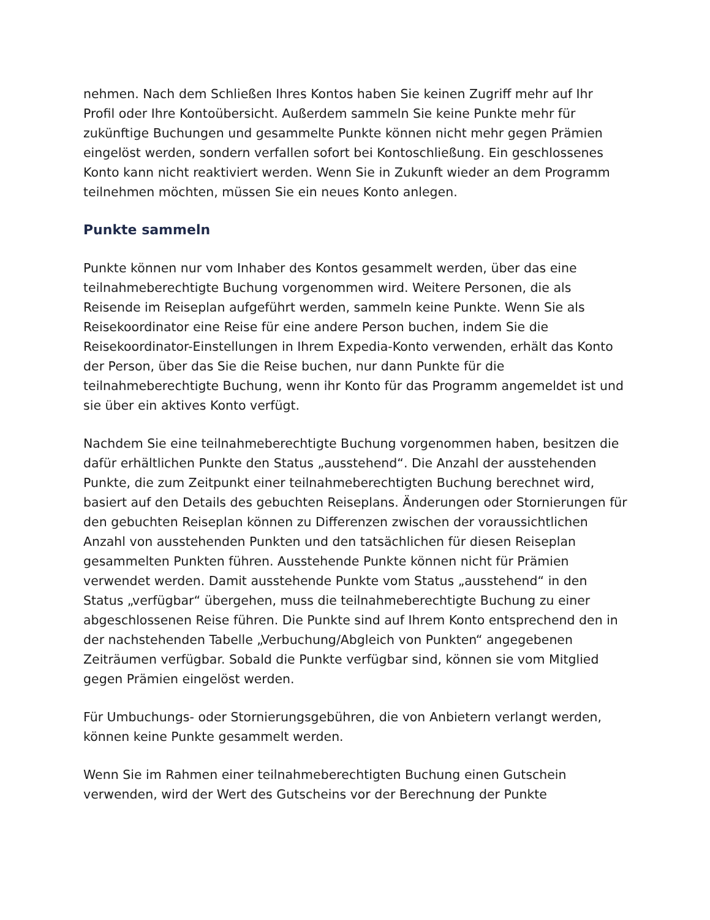nehmen. Nach dem Schließen Ihres Kontos haben Sie keinen Zugriff mehr auf Ihr Profil oder Ihre Kontoübersicht. Außerdem sammeln Sie keine Punkte mehr für zukünftige Buchungen und gesammelte Punkte können nicht mehr gegen Prämien eingelöst werden, sondern verfallen sofort bei Kontoschließung. Ein geschlossenes Konto kann nicht reaktiviert werden. Wenn Sie in Zukunft wieder an dem Programm teilnehmen möchten, müssen Sie ein neues Konto anlegen.
Punkte sammeln
Punkte können nur vom Inhaber des Kontos gesammelt werden, über das eine teilnahmeberechtigte Buchung vorgenommen wird. Weitere Personen, die als Reisende im Reiseplan aufgeführt werden, sammeln keine Punkte. Wenn Sie als Reisekoordinator eine Reise für eine andere Person buchen, indem Sie die Reisekoordinator-Einstellungen in Ihrem Expedia-Konto verwenden, erhält das Konto der Person, über das Sie die Reise buchen, nur dann Punkte für die teilnahmeberechtigte Buchung, wenn ihr Konto für das Programm angemeldet ist und sie über ein aktives Konto verfügt.
Nachdem Sie eine teilnahmeberechtigte Buchung vorgenommen haben, besitzen die dafür erhältlichen Punkte den Status „ausstehend“. Die Anzahl der ausstehenden Punkte, die zum Zeitpunkt einer teilnahmeberechtigten Buchung berechnet wird, basiert auf den Details des gebuchten Reiseplans. Änderungen oder Stornierungen für den gebuchten Reiseplan können zu Differenzen zwischen der voraussichtlichen Anzahl von ausstehenden Punkten und den tatsächlichen für diesen Reiseplan gesammelten Punkten führen. Ausstehende Punkte können nicht für Prämien verwendet werden. Damit ausstehende Punkte vom Status „ausstehend“ in den Status „verfügbar“ übergehen, muss die teilnahmeberechtigte Buchung zu einer abgeschlossenen Reise führen. Die Punkte sind auf Ihrem Konto entsprechend den in der nachstehenden Tabelle „Verbuchung/Abgleich von Punkten“ angegebenen Zeiträumen verfügbar. Sobald die Punkte verfügbar sind, können sie vom Mitglied gegen Prämien eingelöst werden.
Für Umbuchungs- oder Stornierungsgebühren, die von Anbietern verlangt werden, können keine Punkte gesammelt werden.
Wenn Sie im Rahmen einer teilnahmeberechtigten Buchung einen Gutschein verwenden, wird der Wert des Gutscheins vor der Berechnung der Punkte